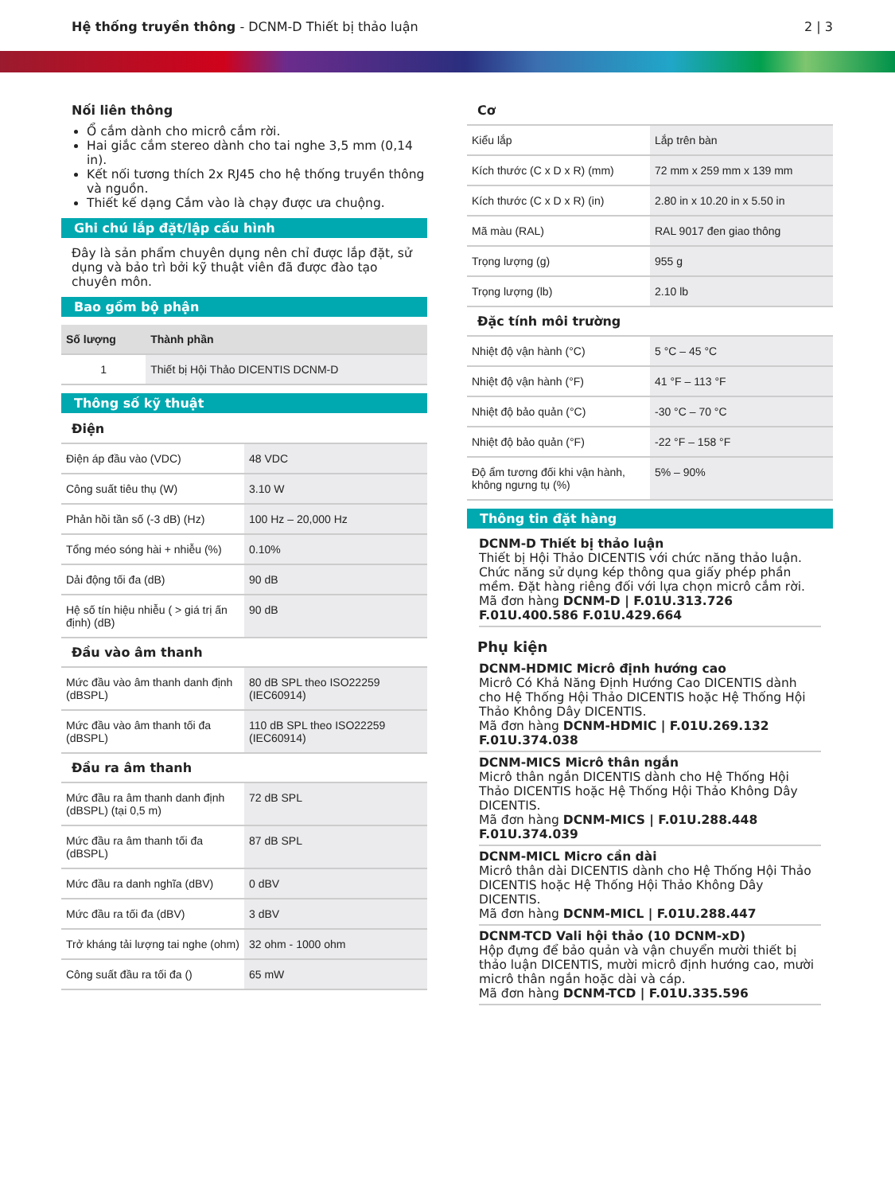Hệ thống truyền thông - DCNM-D Thiết bị thảo luận
2 | 3
Nối liên thông
Ổ cắm dành cho micrô cắm rời.
Hai giắc cắm stereo dành cho tai nghe 3,5 mm (0,14 in).
Kết nối tương thích 2x RJ45 cho hệ thống truyền thông và nguồn.
Thiết kế dạng Cắm vào là chạy được ưa chuộng.
Ghi chú lắp đặt/lập cấu hình
Đây là sản phẩm chuyên dụng nên chỉ được lắp đặt, sử dụng và bảo trì bởi kỹ thuật viên đã được đào tạo chuyên môn.
Bao gồm bộ phận
| Số lượng | Thành phần |
| --- | --- |
| 1 | Thiết bị Hội Thảo DICENTIS DCNM-D |
Thông số kỹ thuật
Điện
| Điện áp đầu vào (VDC) | 48 VDC |
| Công suất tiêu thụ (W) | 3.10 W |
| Phản hồi tần số (-3 dB) (Hz) | 100 Hz – 20,000 Hz |
| Tổng méo sóng hài + nhiễu (%) | 0.10% |
| Dải động tối đa (dB) | 90 dB |
| Hệ số tín hiệu nhiễu ( > giá trị ấn định) (dB) | 90 dB |
Đầu vào âm thanh
| Mức đầu vào âm thanh danh định (dBSPL) | 80 dB SPL theo ISO22259 (IEC60914) |
| Mức đầu vào âm thanh tối đa (dBSPL) | 110 dB SPL theo ISO22259 (IEC60914) |
Đầu ra âm thanh
| Mức đầu ra âm thanh danh định (dBSPL) (tại 0,5 m) | 72 dB SPL |
| Mức đầu ra âm thanh tối đa (dBSPL) | 87 dB SPL |
| Mức đầu ra danh nghĩa (dBV) | 0 dBV |
| Mức đầu ra tối đa (dBV) | 3 dBV |
| Trở kháng tải lượng tai nghe (ohm) | 32 ohm - 1000 ohm |
| Công suất đầu ra tối đa () | 65 mW |
Cơ
| Kiểu lắp | Lắp trên bàn |
| Kích thước (C x D x R) (mm) | 72 mm x 259 mm x 139 mm |
| Kích thước (C x D x R) (in) | 2.80 in x 10.20 in x 5.50 in |
| Mã màu (RAL) | RAL 9017 đen giao thông |
| Trọng lượng (g) | 955 g |
| Trọng lượng (lb) | 2.10 lb |
Đặc tính môi trường
| Nhiệt độ vận hành (°C) | 5 °C – 45 °C |
| Nhiệt độ vận hành (°F) | 41 °F – 113 °F |
| Nhiệt độ bảo quản (°C) | -30 °C – 70 °C |
| Nhiệt độ bảo quản (°F) | -22 °F – 158 °F |
| Độ ẩm tương đối khi vận hành, không ngưng tụ (%) | 5% – 90% |
Thông tin đặt hàng
DCNM-D Thiết bị thảo luận
Thiết bị Hội Thảo DICENTIS với chức năng thảo luận. Chức năng sử dụng kép thông qua giấy phép phần mềm. Đặt hàng riêng đối với lựa chọn micrô cắm rời.
Mã đơn hàng DCNM-D | F.01U.313.726 F.01U.400.586 F.01U.429.664
Phụ kiện
DCNM-HDMIC Micrô định hướng cao
Micrô Có Khả Năng Định Hướng Cao DICENTIS dành cho Hệ Thống Hội Thảo DICENTIS hoặc Hệ Thống Hội Thảo Không Dây DICENTIS.
Mã đơn hàng DCNM-HDMIC | F.01U.269.132 F.01U.374.038
DCNM-MICS Micrô thân ngắn
Micrô thân ngắn DICENTIS dành cho Hệ Thống Hội Thảo DICENTIS hoặc Hệ Thống Hội Thảo Không Dây DICENTIS.
Mã đơn hàng DCNM-MICS | F.01U.288.448 F.01U.374.039
DCNM-MICL Micro cần dài
Micrô thân dài DICENTIS dành cho Hệ Thống Hội Thảo DICENTIS hoặc Hệ Thống Hội Thảo Không Dây DICENTIS.
Mã đơn hàng DCNM-MICL | F.01U.288.447
DCNM-TCD Vali hội thảo (10 DCNM-xD)
Hộp đựng để bảo quản và vận chuyển mười thiết bị thảo luận DICENTIS, mười micrô định hướng cao, mười micrô thân ngắn hoặc dài và cáp.
Mã đơn hàng DCNM-TCD | F.01U.335.596